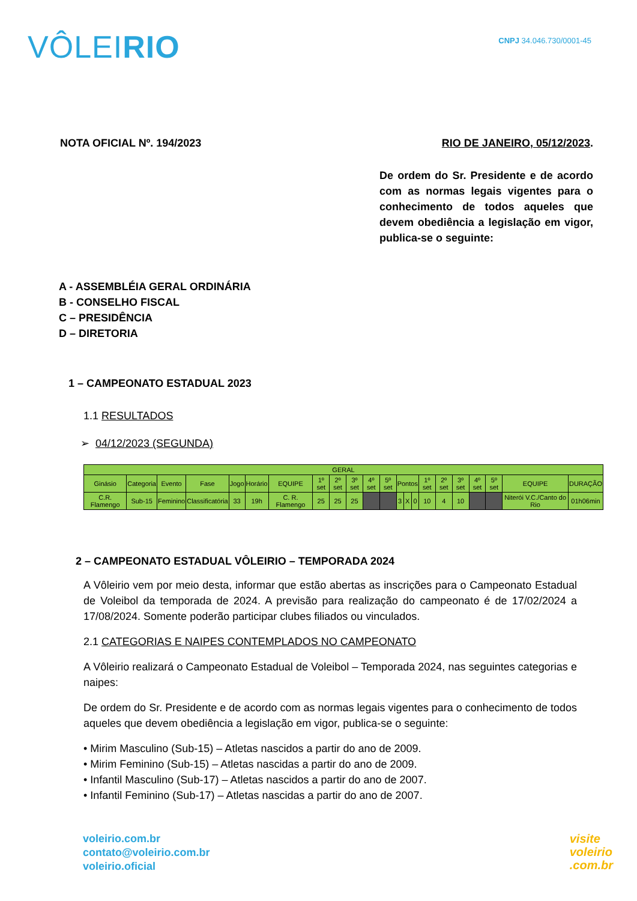VÔLEIRIO
CNPJ 34.046.730/0001-45
NOTA OFICIAL Nº. 194/2023 RIO DE JANEIRO, 05/12/2023.
De ordem do Sr. Presidente e de acordo com as normas legais vigentes para o conhecimento de todos aqueles que devem obediência a legislação em vigor, publica-se o seguinte:
A - ASSEMBLÉIA GERAL ORDINÁRIA
B - CONSELHO FISCAL
C – PRESIDÊNCIA
D – DIRETORIA
1 – CAMPEONATO ESTADUAL 2023
1.1 RESULTADOS
➢ 04/12/2023 (SEGUNDA)
| GERAL | | | | | | | | | | | | | | | | | | | | | |
| --- | --- | --- | --- | --- | --- | --- | --- | --- | --- | --- | --- | --- | --- | --- | --- | --- | --- | --- | --- | --- | --- |
| Ginásio | Categoria | Evento | Fase | Jogo | Horário | EQUIPE | 1º set | 2º set | 3º set | 4º set | 5º set | Pontos | | | 1º set | 2º set | 3º set | 4º set | 5º set | EQUIPE | DURAÇÃO |
| C.R. Flamengo | Sub-15 | Feminino | Classificatória | 33 | 19h | C. R. Flamengo | 25 | 25 | 25 | | | 3 | X | 0 | 10 | 4 | 10 | | | Niterói V.C./Canto do Rio | 01h06min |
2 – CAMPEONATO ESTADUAL VÔLEIRIO – TEMPORADA 2024
A Vôleirio vem por meio desta, informar que estão abertas as inscrições para o Campeonato Estadual de Voleibol da temporada de 2024. A previsão para realização do campeonato é de 17/02/2024 a 17/08/2024. Somente poderão participar clubes filiados ou vinculados.
2.1 CATEGORIAS E NAIPES CONTEMPLADOS NO CAMPEONATO
A Vôleirio realizará o Campeonato Estadual de Voleibol – Temporada 2024, nas seguintes categorias e naipes:
De ordem do Sr. Presidente e de acordo com as normas legais vigentes para o conhecimento de todos aqueles que devem obediência a legislação em vigor, publica-se o seguinte:
• Mirim Masculino (Sub-15) – Atletas nascidos a partir do ano de 2009.
• Mirim Feminino (Sub-15) – Atletas nascidas a partir do ano de 2009.
• Infantil Masculino (Sub-17) – Atletas nascidos a partir do ano de 2007.
• Infantil Feminino (Sub-17) – Atletas nascidas a partir do ano de 2007.
voleirio.com.br
contato@voleirio.com.br
voleirio.oficial
visite
voleirio
.com.br